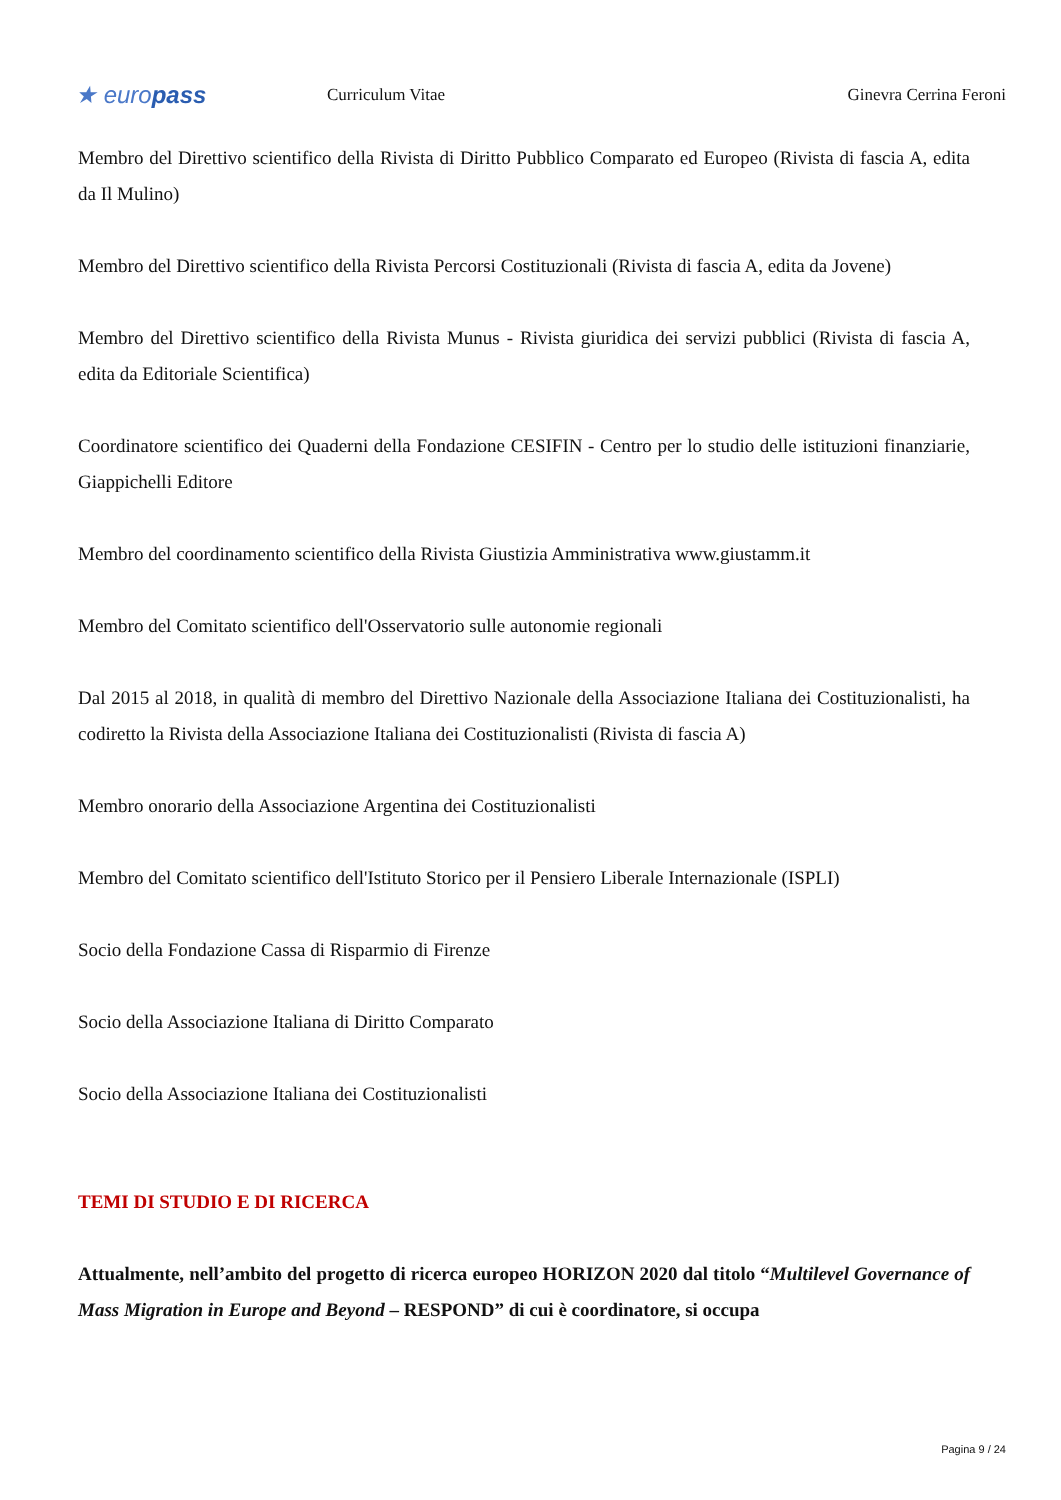★ europass
Curriculum Vitae
Ginevra Cerrina Feroni
Membro del Direttivo scientifico della Rivista di Diritto Pubblico Comparato ed Europeo (Rivista di fascia A, edita da Il Mulino)
Membro del Direttivo scientifico della Rivista Percorsi Costituzionali (Rivista di fascia A, edita da Jovene)
Membro del Direttivo scientifico della Rivista Munus - Rivista giuridica dei servizi pubblici (Rivista di fascia A, edita da Editoriale Scientifica)
Coordinatore scientifico dei Quaderni della Fondazione CESIFIN - Centro per lo studio delle istituzioni finanziarie, Giappichelli Editore
Membro del coordinamento scientifico della Rivista Giustizia Amministrativa www.giustamm.it
Membro del Comitato scientifico dell'Osservatorio sulle autonomie regionali
Dal 2015 al 2018, in qualità di membro del Direttivo Nazionale della Associazione Italiana dei Costituzionalisti, ha codiretto la Rivista della Associazione Italiana dei Costituzionalisti (Rivista di fascia A)
Membro onorario della Associazione Argentina dei Costituzionalisti
Membro del Comitato scientifico dell'Istituto Storico per il Pensiero Liberale Internazionale (ISPLI)
Socio della Fondazione Cassa di Risparmio di Firenze
Socio della Associazione Italiana di Diritto Comparato
Socio della Associazione Italiana dei Costituzionalisti
TEMI DI STUDIO E DI RICERCA
Attualmente, nell’ambito del progetto di ricerca europeo HORIZON 2020 dal titolo “Multilevel Governance of Mass Migration in Europe and Beyond – RESPOND” di cui è coordinatore, si occupa
Pagina 9 / 24